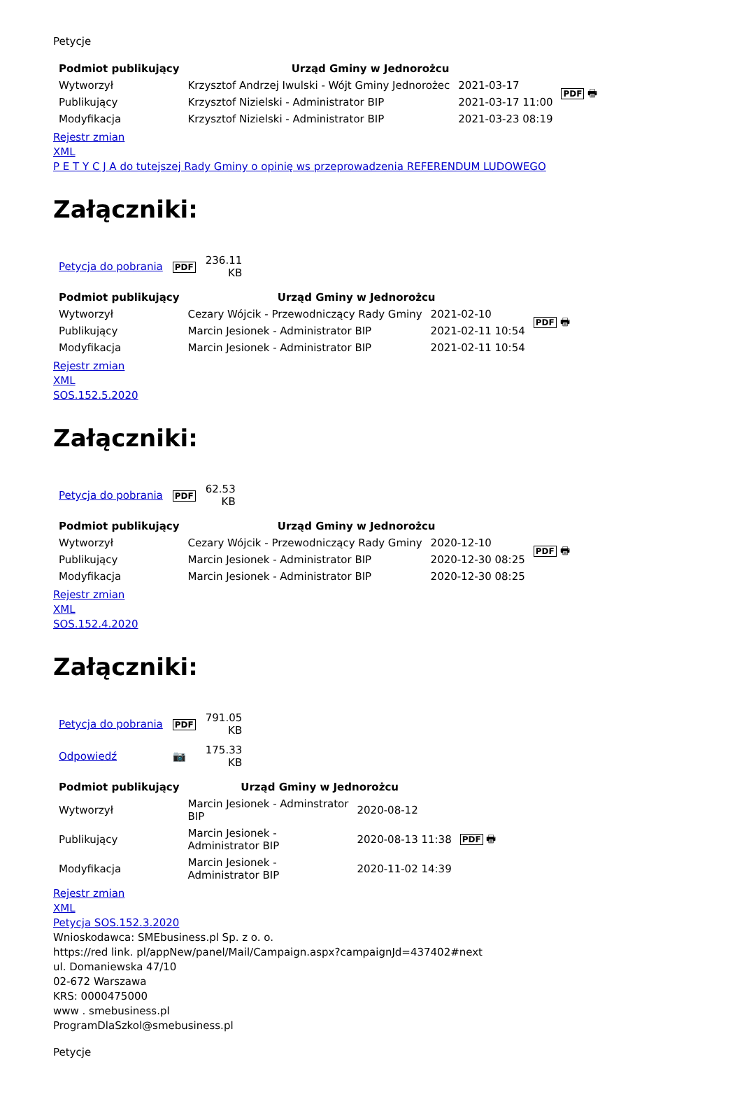Petycje
| Podmiot publikujący | Urząd Gminy w Jednorożcu | | PDF 🖶 |
| Wytworzył | Krzysztof Andrzej Iwulski - Wójt Gminy Jednorożec | 2021-03-17 | |
| Publikujący | Krzysztof Nizielski - Administrator BIP | 2021-03-17 11:00 | |
| Modyfikacja | Krzysztof Nizielski - Administrator BIP | 2021-03-23 08:19 | |
Rejestr zmian
XML
P E T Y C J A do tutejszej Rady Gminy o opinię ws przeprowadzenia REFERENDUM LUDOWEGO
Załączniki:
| Petycja do pobrania | PDF | 236.11 KB |
| Podmiot publikujący | Urząd Gminy w Jednorożcu | | PDF 🖶 |
| Wytworzył | Cezary Wójcik - Przewodniczący Rady Gminy | 2021-02-10 | |
| Publikujący | Marcin Jesionek - Administrator BIP | 2021-02-11 10:54 | |
| Modyfikacja | Marcin Jesionek - Administrator BIP | 2021-02-11 10:54 | |
Rejestr zmian
XML
SOS.152.5.2020
Załączniki:
| Petycja do pobrania | PDF | 62.53 KB |
| Podmiot publikujący | Urząd Gminy w Jednorożcu | | PDF 🖶 |
| Wytworzył | Cezary Wójcik - Przewodniczący Rady Gminy | 2020-12-10 | |
| Publikujący | Marcin Jesionek - Administrator BIP | 2020-12-30 08:25 | |
| Modyfikacja | Marcin Jesionek - Administrator BIP | 2020-12-30 08:25 | |
Rejestr zmian
XML
SOS.152.4.2020
Załączniki:
| Petycja do pobrania | PDF | 791.05 KB |
| Odpowiedź | 📷 | 175.33 KB |
| Podmiot publikujący | Urząd Gminy w Jednorożcu | | |
| Wytworzył | Marcin Jesionek - Adminstrator BIP | 2020-08-12 | PDF 🖶 |
| Publikujący | Marcin Jesionek - Administrator BIP | 2020-08-13 11:38 | |
| Modyfikacja | Marcin Jesionek - Administrator BIP | 2020-11-02 14:39 | |
Rejestr zmian
XML
Petycja SOS.152.3.2020
Wnioskodawca: SMEbusiness.pl Sp. z o. o.
https://red link. pl/appNew/panel/Mail/Campaign.aspx?campaignJd=437402#next
ul. Domaniewska 47/10
02-672 Warszawa
KRS: 0000475000
www . smebusiness.pl
ProgramDlaSzkol@smebusiness.pl
Petycje